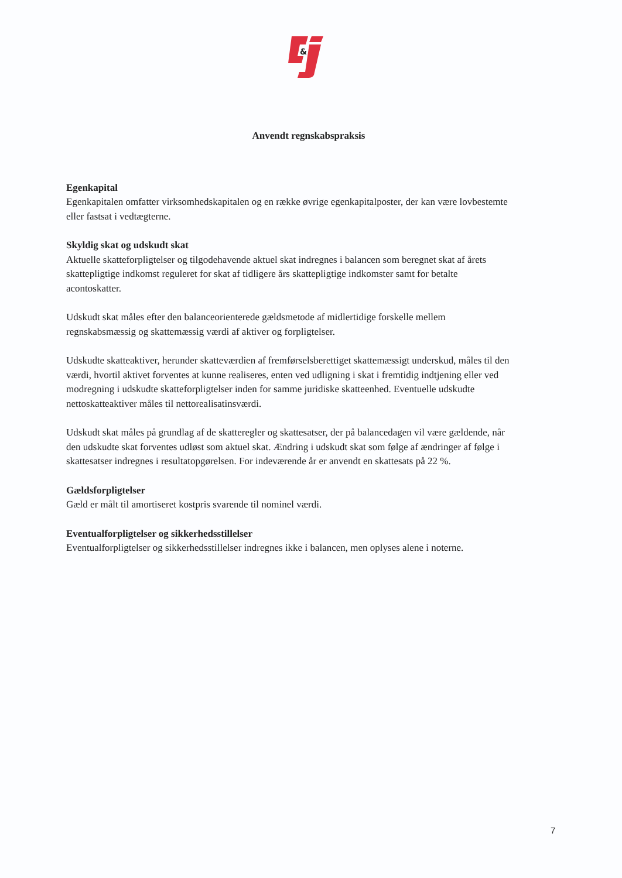&
Anvendt regnskabspraksis
Egenkapital
Egenkapitalen omfatter virksomhedskapitalen og en række øvrige egenkapitalposter, der kan være lovbestemte eller fastsat i vedtægterne.
Skyldig skat og udskudt skat
Aktuelle skatteforpligtelser og tilgodehavende aktuel skat indregnes i balancen som beregnet skat af årets skattepligtige indkomst reguleret for skat af tidligere års skattepligtige indkomster samt for betalte acontoskatter.
Udskudt skat måles efter den balanceorienterede gældsmetode af midlertidige forskelle mellem regnskabsmæssig og skattemæssig værdi af aktiver og forpligtelser.
Udskudte skatteaktiver, herunder skatteværdien af fremførselsberettiget skattemæssigt underskud, måles til den værdi, hvortil aktivet forventes at kunne realiseres, enten ved udligning i skat i fremtidig indtjening eller ved modregning i udskudte skatteforpligtelser inden for samme juridiske skatteenhed. Eventuelle udskudte nettoskatteaktiver måles til nettorealisatinsværdi.
Udskudt skat måles på grundlag af de skatteregler og skattesatser, der på balancedagen vil være gældende, når den udskudte skat forventes udløst som aktuel skat. Ændring i udskudt skat som følge af ændringer af følge i skattesatser indregnes i resultatopgørelsen. For indeværende år er anvendt en skattesats på 22 %.
Gældsforpligtelser
Gæld er målt til amortiseret kostpris svarende til nominel værdi.
Eventualforpligtelser og sikkerhedsstillelser
Eventualforpligtelser og sikkerhedsstillelser indregnes ikke i balancen, men oplyses alene i noterne.
7